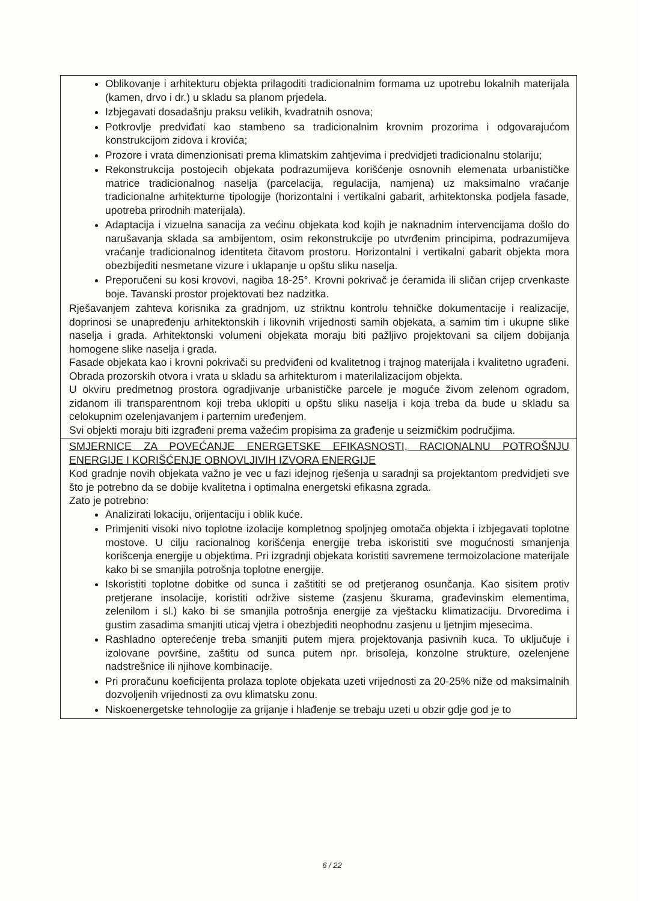| Oblikovanje i arhitekturu objekta prilagoditi tradicionalnim formama uz upotrebu lokalnih materijala (kamen, drvo i dr.) u skladu sa planom prjedela. Izbjegavati dosadašnju praksu velikih, kvadratnih osnova; Potkrovlje predviđati kao stambeno sa tradicionalnim krovnim prozorima i odgovarajućom konstrukcijom zidova i krovića; Prozore i vrata dimenzionisati prema klimatskim zahtjevima i predvidjeti tradicionalnu stolariju; Rekonstrukcija postojecih objekata podrazumijeva korišćenje osnovnih elemenata urbanističke matrice tradicionalnog naselja (parcelacija, regulacija, namjena) uz maksimalno vraćanje tradicionalne arhitekturne tipologije (horizontalni i vertikalni gabarit, arhitektonska podjela fasade, upotreba prirodnih materijala). Adaptacija i vizuelna sanacija za većinu objekata kod kojih je naknadnim intervencijama došlo do narušavanja sklada sa ambijentom, osim rekonstrukcije po utvrđenim principima, podrazumijeva vraćanje tradicionalnog identiteta čitavom prostoru. Horizontalni i vertikalni gabarit objekta mora obezbijediti nesmetane vizure i uklapanje u opštu sliku naselja. Preporučeni su kosi krovovi, nagiba 18-25°. Krovni pokrivač je ćeramida ili sličan crijep crvenkaste boje. Tavanski prostor projektovati bez nadzitka. Rješavanjem zahteva korisnika za gradnjom, uz striktnu kontrolu tehničke dokumentacije i realizacije, doprinosi se unapređenju arhitektonskih i likovnih vrijednosti samih objekata, a samim tim i ukupne slike naselja i grada. Arhitektonski volumeni objekata moraju biti pažljivo projektovani sa ciljem dobijanja homogene slike naselja i grada. Fasade objekata kao i krovni pokrivači su predviđeni od kvalitetnog i trajnog materijala i kvalitetno ugrađeni. Obrada prozorskih otvora i vrata u skladu sa arhitekturom i materilalizacijom objekta. U okviru predmetnog prostora ogradjivanje urbanističke parcele je moguće živom zelenom ogradom, zidanom ili transparentnom koji treba uklopiti u opštu sliku naselja i koja treba da bude u skladu sa celokupnim ozelenjavanjem i parternim uređenjem. Svi objekti moraju biti izgrađeni prema važećim propisima za građenje u seizmičkim područjima. |
| SMJERNICE ZA POVEĆANJE ENERGETSKE EFIKASNOSTI, RACIONALNU POTROŠNJU ENERGIJE I KORIŠĆENJE OBNOVLJIVIH IZVORA ENERGIJE Kod gradnje novih objekata važno je vec u fazi idejnog rješenja u saradnji sa projektantom predvidjeti sve što je potrebno da se dobije kvalitetna i optimalna energetski efikasna zgrada. Zato je potrebno: Analizirati lokaciju, orijentaciju i oblik kuće. Primjeniti visoki nivo toplotne izolacije kompletnog spoljnjeg omotača objekta i izbjegavati toplotne mostove. U cilju racionalnog korišćenja energije treba iskoristiti sve mogućnosti smanjenja korišcenja energije u objektima. Pri izgradnji objekata koristiti savremene termoizolacione materijale kako bi se smanjila potrošnja toplotne energije. Iskoristiti toplotne dobitke od sunca i zaštititi se od pretjeranog osunčanja. Kao sisitem protiv pretjerane insolacije, koristiti održive sisteme (zasjenu škurama, građevinskim elementima, zelenilom i sl.) kako bi se smanjila potrošnja energije za vještacku klimatizaciju. Drvoredima i gustim zasadima smanjiti uticaj vjetra i obezbjediti neophodnu zasjenu u ljetnjim mjesecima. Rashladno opterećenje treba smanjiti putem mjera projektovanja pasivnih kuca. To uključuje i izolovane površine, zaštitu od sunca putem npr. brisoleja, konzolne strukture, ozelenjene nadstrešnice ili njihove kombinacije. Pri proračunu koeficijenta prolaza toplote objekata uzeti vrijednosti za 20-25% niže od maksimalnih dozvoljenih vrijednosti za ovu klimatsku zonu. Niskoenergetske tehnologije za grijanje i hlađenje se trebaju uzeti u obzir gdje god je to |
6 / 22